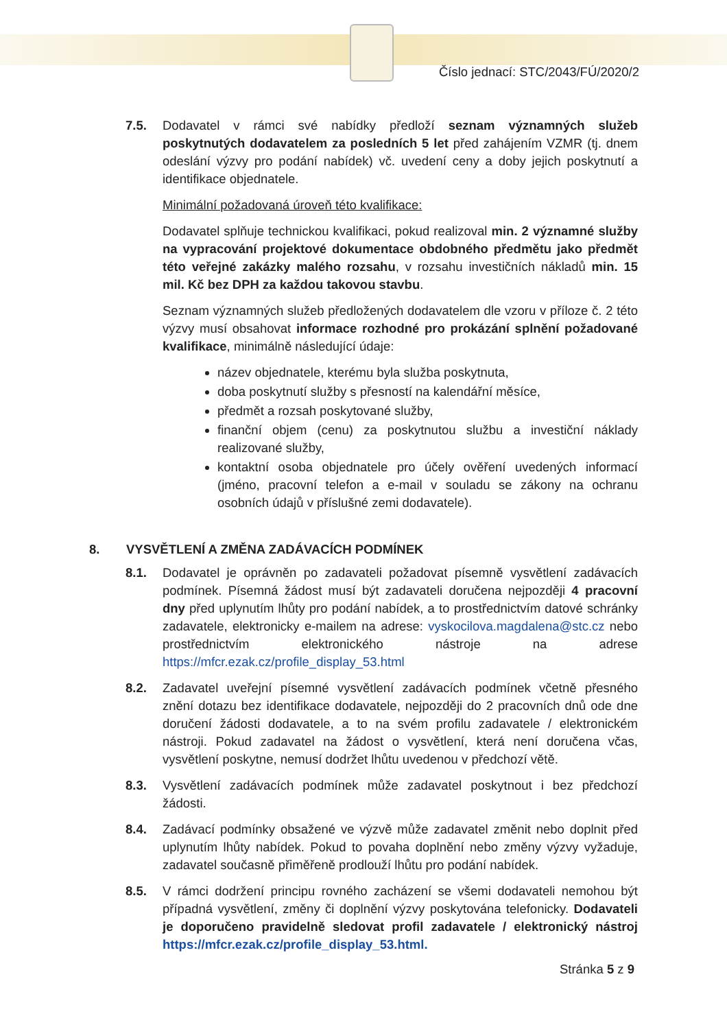Číslo jednací: STC/2043/FÚ/2020/2
7.5. Dodavatel v rámci své nabídky předloží seznam významných služeb poskytnutých dodavatelem za posledních 5 let před zahájením VZMR (tj. dnem odeslání výzvy pro podání nabídek) vč. uvedení ceny a doby jejich poskytnutí a identifikace objednatele.
Minimální požadovaná úroveň této kvalifikace:
Dodavatel splňuje technickou kvalifikaci, pokud realizoval min. 2 významné služby na vypracování projektové dokumentace obdobného předmětu jako předmět této veřejné zakázky malého rozsahu, v rozsahu investičních nákladů min. 15 mil. Kč bez DPH za každou takovou stavbu.
Seznam významných služeb předložených dodavatelem dle vzoru v příloze č. 2 této výzvy musí obsahovat informace rozhodné pro prokázání splnění požadované kvalifikace, minimálně následující údaje:
název objednatele, kterému byla služba poskytnuta,
doba poskytnutí služby s přesností na kalendářní měsíce,
předmět a rozsah poskytované služby,
finanční objem (cenu) za poskytnutou službu a investiční náklady realizované služby,
kontaktní osoba objednatele pro účely ověření uvedených informací (jméno, pracovní telefon a e-mail v souladu se zákony na ochranu osobních údajů v příslušné zemi dodavatele).
8. VYSVĚTLENÍ A ZMĚNA ZADÁVACÍCH PODMÍNEK
8.1. Dodavatel je oprávněn po zadavateli požadovat písemně vysvětlení zadávacích podmínek. Písemná žádost musí být zadavateli doručena nejpozději 4 pracovní dny před uplynutím lhůty pro podání nabídek, a to prostřednictvím datové schránky zadavatele, elektronicky e-mailem na adrese: vyskocilova.magdalena@stc.cz nebo prostřednictvím elektronického nástroje na adrese https://mfcr.ezak.cz/profile_display_53.html
8.2. Zadavatel uveřejní písemné vysvětlení zadávacích podmínek včetně přesného znění dotazu bez identifikace dodavatele, nejpozději do 2 pracovních dnů ode dne doručení žádosti dodavatele, a to na svém profilu zadavatele / elektronickém nástroji. Pokud zadavatel na žádost o vysvětlení, která není doručena včas, vysvětlení poskytne, nemusí dodržet lhůtu uvedenou v předchozí větě.
8.3. Vysvětlení zadávacích podmínek může zadavatel poskytnout i bez předchozí žádosti.
8.4. Zadávací podmínky obsažené ve výzvě může zadavatel změnit nebo doplnit před uplynutím lhůty nabídek. Pokud to povaha doplnění nebo změny výzvy vyžaduje, zadavatel současně přiměřeně prodlouží lhůtu pro podání nabídek.
8.5. V rámci dodržení principu rovného zacházení se všemi dodavateli nemohou být případná vysvětlení, změny či doplnění výzvy poskytována telefonicky. Dodavateli je doporučeno pravidelně sledovat profil zadavatele / elektronický nástroj https://mfcr.ezak.cz/profile_display_53.html.
Stránka 5 z 9